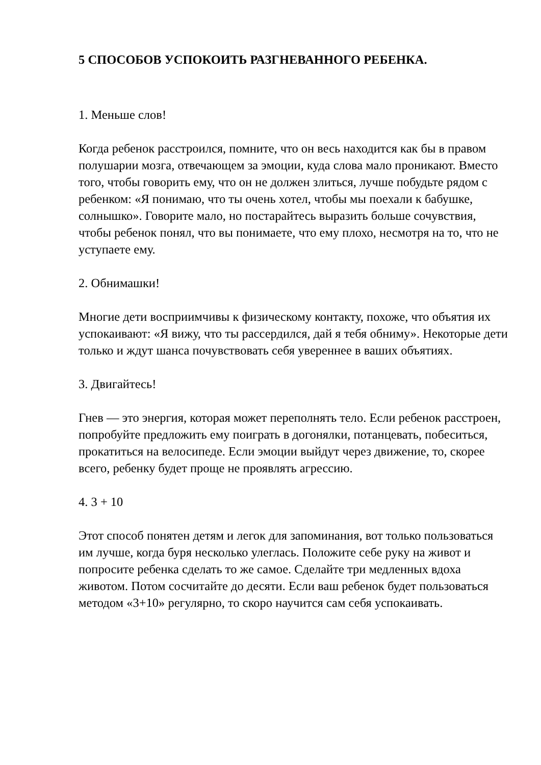5 СПОСОБОВ УСПОКОИТЬ РАЗГНЕВАННОГО РЕБЕНКА.
1. Меньше слов!
Когда ребенок расстроился, помните, что он весь находится как бы в правом полушарии мозга, отвечающем за эмоции, куда слова мало проникают. Вместо того, чтобы говорить ему, что он не должен злиться, лучше побудьте рядом с ребенком: «Я понимаю, что ты очень хотел, чтобы мы поехали к бабушке, солнышко». Говорите мало, но постарайтесь выразить больше сочувствия, чтобы ребенок понял, что вы понимаете, что ему плохо, несмотря на то, что не уступаете ему.
2. Обнимашки!
Многие дети восприимчивы к физическому контакту, похоже, что объятия их успокаивают: «Я вижу, что ты рассердился, дай я тебя обниму». Некоторые дети только и ждут шанса почувствовать себя увереннее в ваших объятиях.
3. Двигайтесь!
Гнев — это энергия, которая может переполнять тело. Если ребенок расстроен, попробуйте предложить ему поиграть в догонялки, потанцевать, побеситься, прокатиться на велосипеде. Если эмоции выйдут через движение, то, скорее всего, ребенку будет проще не проявлять агрессию.
4. 3 + 10
Этот способ понятен детям и легок для запоминания, вот только пользоваться им лучше, когда буря несколько улеглась. Положите себе руку на живот и попросите ребенка сделать то же самое. Сделайте три медленных вдоха животом. Потом сосчитайте до десяти. Если ваш ребенок будет пользоваться методом «3+10» регулярно, то скоро научится сам себя успокаивать.